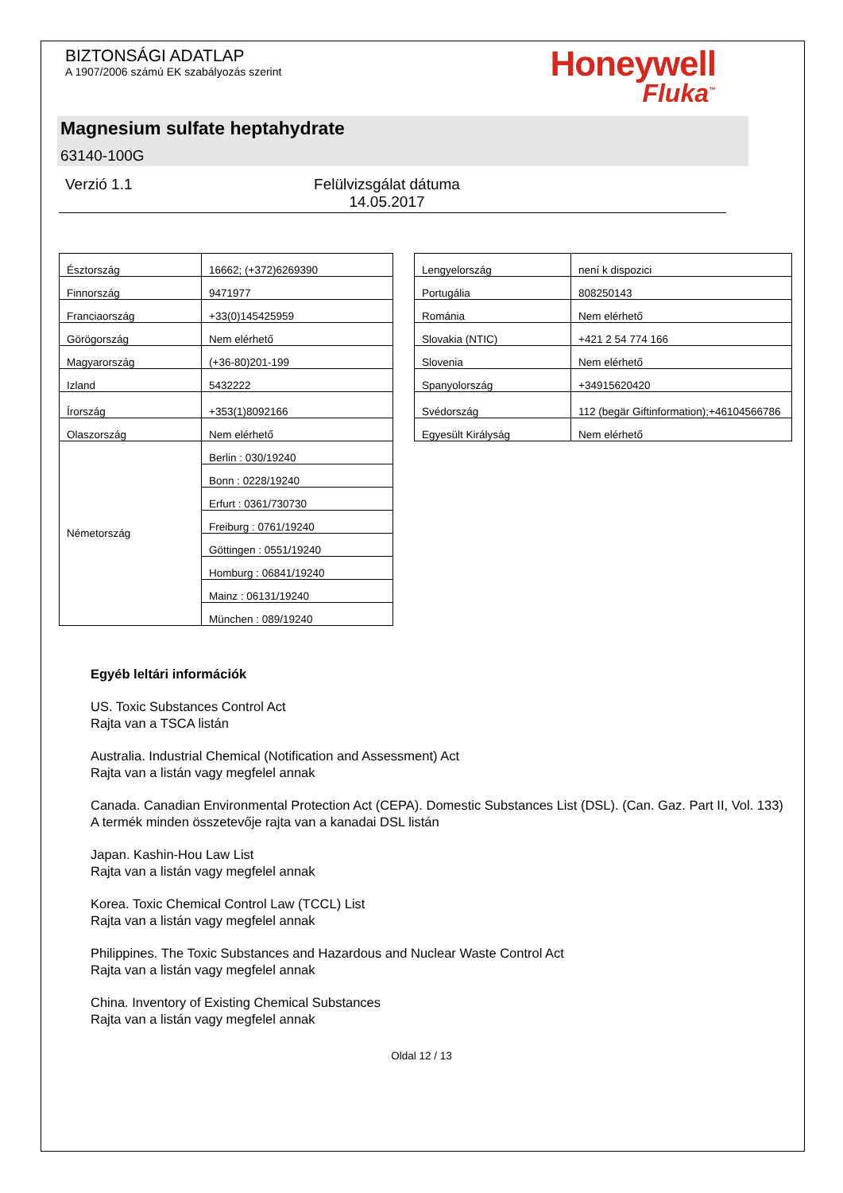BIZTONSÁGI ADATLAP
A 1907/2006 számú EK szabályozás szerint
Honeywell
Fluka<sup>™</sup>
Magnesium sulfate heptahydrate
63140-100G
Verzió 1.1 Felülvizsgálat dátuma 14.05.2017
| Észtország | 16662; (+372)6269390 |
| Finnország | 9471977 |
| Franciaország | +33(0)145425959 |
| Görögország | Nem elérhető |
| Magyarország | (+36-80)201-199 |
| Izland | 5432222 |
| Írország | +353(1)8092166 |
| Olaszország | Nem elérhető |
| Németország | Berlin : 030/19240 |
| | Bonn : 0228/19240 |
| | Erfurt : 0361/730730 |
| | Freiburg : 0761/19240 |
| | Göttingen : 0551/19240 |
| | Homburg : 06841/19240 |
| | Mainz : 06131/19240 |
| | München : 089/19240 |
| Lengyelország | není k dispozici |
| Portugália | 808250143 |
| Románia | Nem elérhető |
| Slovakia (NTIC) | +421 2 54 774 166 |
| Slovenia | Nem elérhető |
| Spanyolország | +34915620420 |
| Svédország | 112 (begär Giftinformation);+46104566786 |
| Egyesült Királyság | Nem elérhető |
Egyéb leltári információk
US. Toxic Substances Control Act
Rajta van a TSCA listán
Australia. Industrial Chemical (Notification and Assessment) Act
Rajta van a listán vagy megfelel annak
Canada. Canadian Environmental Protection Act (CEPA). Domestic Substances List (DSL). (Can. Gaz. Part II, Vol. 133)
A termék minden összetevője rajta van a kanadai DSL listán
Japan. Kashin-Hou Law List
Rajta van a listán vagy megfelel annak
Korea. Toxic Chemical Control Law (TCCL) List
Rajta van a listán vagy megfelel annak
Philippines. The Toxic Substances and Hazardous and Nuclear Waste Control Act
Rajta van a listán vagy megfelel annak
China. Inventory of Existing Chemical Substances
Rajta van a listán vagy megfelel annak
Oldal 12 / 13